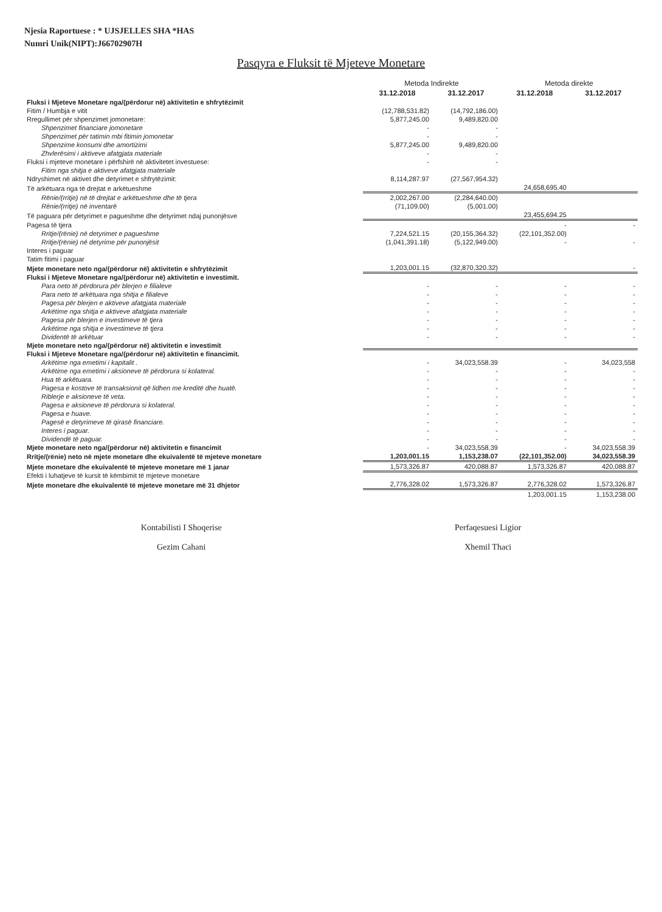Njesia Raportuese : * UJSJELLES SHA *HAS
Numri Unik(NIPT):J66702907H
Pasqyra e Fluksit të Mjeteve Monetare
| | Metoda Indirekte | | Metoda direkte | |
| --- | --- | --- | --- | --- |
| | 31.12.2018 | 31.12.2017 | 31.12.2018 | 31.12.2017 |
| Fluksi i Mjeteve Monetare nga/(përdorur në) aktivitetin e shfrytëzimit | | | | |
| Fitim / Humbja e vitit | (12,788,531.82) | (14,792,186.00) | | |
| Rregullimet për shpenzimet jomonetare: | 5,877,245.00 | 9,489,820.00 | | |
| Shpenzimet financiare jomonetare | - | - | | |
| Shpenzimet për tatimin mbi fitimin jomonetar | - | - | | |
| Shpenzime konsumi dhe amortizimi | 5,877,245.00 | 9,489,820.00 | | |
| Zhvlerësimi i aktiveve afatgjata materiale | - | - | | |
| Fluksi i mjeteve monetare i përfshirë në aktivitetet investuese: | - | - | | |
| Fitim nga shitja e aktiveve afatgjata materiale | | | | |
| Ndryshimet në aktivet dhe detyrimet e shfrytëzimit: | 8,114,287.97 | (27,567,954.32) | | |
| Të arkëtuara nga të drejtat e arkëtueshme | | | 24,658,695.40 | |
| Rënie/(rritje) në të drejtat e arkëtueshme dhe të tjera | 2,002,267.00 | (2,284,640.00) | | |
| Rënie/(rritje) në inventarë | (71,109.00) | (5,001.00) | | |
| Të paguara për detyrimet e pagueshme dhe detyrimet ndaj punonjësve | | | 23,455,694.25 | |
| Pagesa të tjera | | | - | - |
| Rritje/(rënie) në detyrimet e pagueshme | 7,224,521.15 | (20,155,364.32) | (22,101,352.00) | |
| Rritje/(rënie) në detyrime për punonjësit | (1,041,391.18) | (5,122,949.00) | - | - |
| Interes i paguar | | | | |
| Tatim fitimi i paguar | | | | |
| Mjete monetare neto nga/(përdorur në) aktivitetin e shfrytëzimit | 1,203,001.15 | (32,870,320.32) | | - |
| Fluksi i Mjeteve Monetare nga/(përdorur në) aktivitetin e investimit. | | | | |
| Para neto të përdorura për blerjen e filialeve | - | - | - | - |
| Para neto të arkëtuara nga shitja e filialeve | - | - | - | - |
| Pagesa për blerjen e aktiveve afatgjata materiale | - | - | - | - |
| Arkëtime nga shitja e aktiveve afatgjata materiale | - | - | - | - |
| Pagesa për blerjen e investimeve të tjera | - | - | - | - |
| Arkëtime nga shitja e investimeve të tjera | - | - | - | - |
| Dividentë të arkëtuar | - | - | - | - |
| Mjete monetare neto nga/(përdorur në) aktivitetin e investimit | | | | |
| Fluksi i Mjeteve Monetare nga/(përdorur në) aktivitetin e financimit. | | | | |
| Arkëtime nga emetimi i kapitalit . | - | 34,023,558.39 | - | 34,023,558 |
| Arkëtime nga emetimi i aksioneve të përdorura si kolateral. | - | - | - | - |
| Hua të arkëtuara. | - | - | - | - |
| Pagesa e kostove të transaksionit që lidhen me kreditë dhe huatë. | - | - | - | - |
| Riblerje e aksioneve të veta. | - | - | - | - |
| Pagesa e aksioneve të përdorura si kolateral. | - | - | - | - |
| Pagesa e huave. | - | - | - | - |
| Pagesë e detyrimeve të qirasë financiare. | - | - | - | - |
| Interes i paguar. | - | - | - | - |
| Dividendë të paguar. | - | - | - | - |
| Mjete monetare neto nga/(përdorur në) aktivitetin e financimit | - | 34,023,558.39 | - | 34,023,558.39 |
| Rritje/(rënie) neto në mjete monetare dhe ekuivalentë të mjeteve monetare | 1,203,001.15 | 1,153,238.07 | (22,101,352.00) | 34,023,558.39 |
| Mjete monetare dhe ekuivalentë të mjeteve monetare më 1 janar | 1,573,326.87 | 420,088.87 | 1,573,326.87 | 420,088.87 |
| Efekti i luhatjeve të kursit të këmbimit të mjeteve monetare | | | | |
| Mjete monetare dhe ekuivalentë të mjeteve monetare më 31 dhjetor | 2,776,328.02 | 1,573,326.87 | 2,776,328.02 | 1,573,326.87 |
| | | | 1,203,001.15 | 1,153,238.00 |
Kontabilisti I Shoqerise
Gezim Cahani
Perfaqesuesi Ligior
Xhemil Thaci